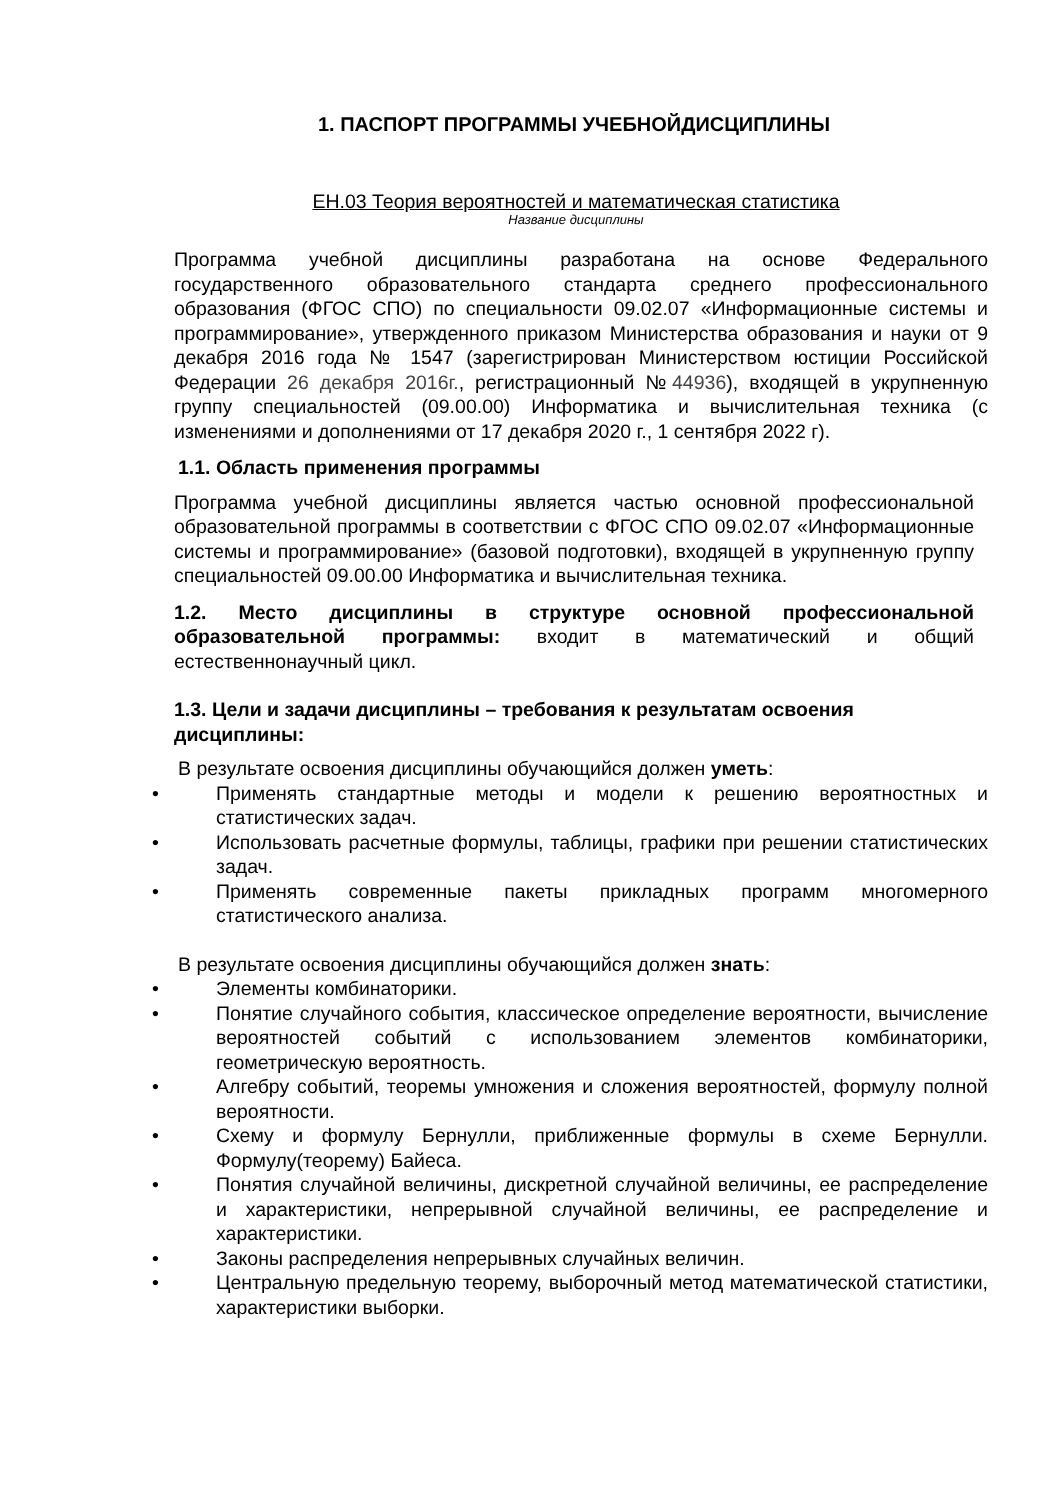1. ПАСПОРТ ПРОГРАММЫ УЧЕБНОЙДИСЦИПЛИНЫ
ЕН.03 Теория вероятностей и математическая статистика
Название дисциплины
Программа учебной дисциплины разработана на основе Федерального государственного образовательного стандарта среднего профессионального образования (ФГОС СПО) по специальности 09.02.07 «Информационные системы и программирование», утвержденного приказом Министерства образования и науки от 9 декабря 2016 года № 1547 (зарегистрирован Министерством юстиции Российской Федерации 26 декабря 2016г., регистрационный №44936), входящей в укрупненную группу специальностей (09.00.00) Информатика и вычислительная техника (с изменениями и дополнениями от 17 декабря 2020 г., 1 сентября 2022 г).
1.1. Область применения программы
Программа учебной дисциплины является частью основной профессиональной образовательной программы в соответствии с ФГОС СПО 09.02.07 «Информационные системы и программирование» (базовой подготовки), входящей в укрупненную группу специальностей 09.00.00 Информатика и вычислительная техника.
1.2. Место дисциплины в структуре основной профессиональной образовательной программы: входит в математический и общий естественнонаучный цикл.
1.3. Цели и задачи дисциплины – требования к результатам освоения дисциплины:
В результате освоения дисциплины обучающийся должен уметь:
• Применять стандартные методы и модели к решению вероятностных и статистических задач.
• Использовать расчетные формулы, таблицы, графики при решении статистических задач.
• Применять современные пакеты прикладных программ многомерного статистического анализа.
В результате освоения дисциплины обучающийся должен знать:
• Элементы комбинаторики.
• Понятие случайного события, классическое определение вероятности, вычисление вероятностей событий с использованием элементов комбинаторики, геометрическую вероятность.
• Алгебру событий, теоремы умножения и сложения вероятностей, формулу полной вероятности.
• Схему и формулу Бернулли, приближенные формулы в схеме Бернулли. Формулу(теорему) Байеса.
• Понятия случайной величины, дискретной случайной величины, ее распределение и характеристики, непрерывной случайной величины, ее распределение и характеристики.
• Законы распределения непрерывных случайных величин.
• Центральную предельную теорему, выборочный метод математической статистики, характеристики выборки.